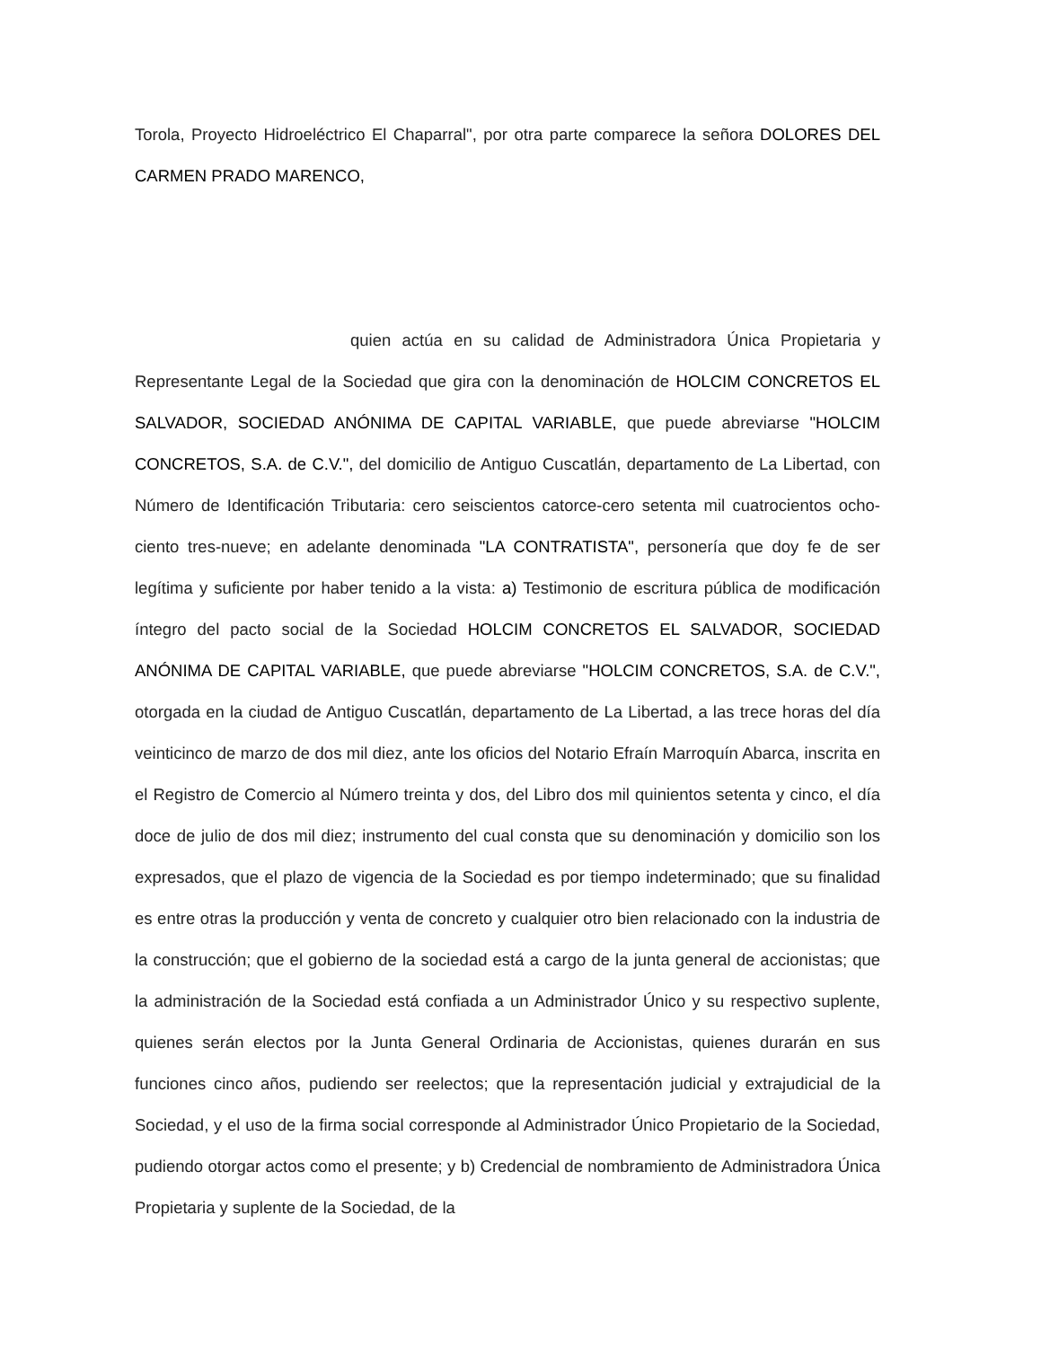Torola, Proyecto Hidroeléctrico El Chaparral", por otra parte comparece la señora DOLORES DEL CARMEN PRADO MARENCO,
quien actúa en su calidad de Administradora Única Propietaria y Representante Legal de la Sociedad que gira con la denominación de HOLCIM CONCRETOS EL SALVADOR, SOCIEDAD ANÓNIMA DE CAPITAL VARIABLE, que puede abreviarse "HOLCIM CONCRETOS, S.A. de C.V.", del domicilio de Antiguo Cuscatlán, departamento de La Libertad, con Número de Identificación Tributaria: cero seiscientos catorce-cero setenta mil cuatrocientos ocho-ciento tres-nueve; en adelante denominada "LA CONTRATISTA", personería que doy fe de ser legítima y suficiente por haber tenido a la vista: a) Testimonio de escritura pública de modificación íntegro del pacto social de la Sociedad HOLCIM CONCRETOS EL SALVADOR, SOCIEDAD ANÓNIMA DE CAPITAL VARIABLE, que puede abreviarse "HOLCIM CONCRETOS, S.A. de C.V.", otorgada en la ciudad de Antiguo Cuscatlán, departamento de La Libertad, a las trece horas del día veinticinco de marzo de dos mil diez, ante los oficios del Notario Efraín Marroquín Abarca, inscrita en el Registro de Comercio al Número treinta y dos, del Libro dos mil quinientos setenta y cinco, el día doce de julio de dos mil diez; instrumento del cual consta que su denominación y domicilio son los expresados, que el plazo de vigencia de la Sociedad es por tiempo indeterminado; que su finalidad es entre otras la producción y venta de concreto y cualquier otro bien relacionado con la industria de la construcción; que el gobierno de la sociedad está a cargo de la junta general de accionistas; que la administración de la Sociedad está confiada a un Administrador Único y su respectivo suplente, quienes serán electos por la Junta General Ordinaria de Accionistas, quienes durarán en sus funciones cinco años, pudiendo ser reelectos; que la representación judicial y extrajudicial de la Sociedad, y el uso de la firma social corresponde al Administrador Único Propietario de la Sociedad, pudiendo otorgar actos como el presente; y b) Credencial de nombramiento de Administradora Única Propietaria y suplente de la Sociedad, de la